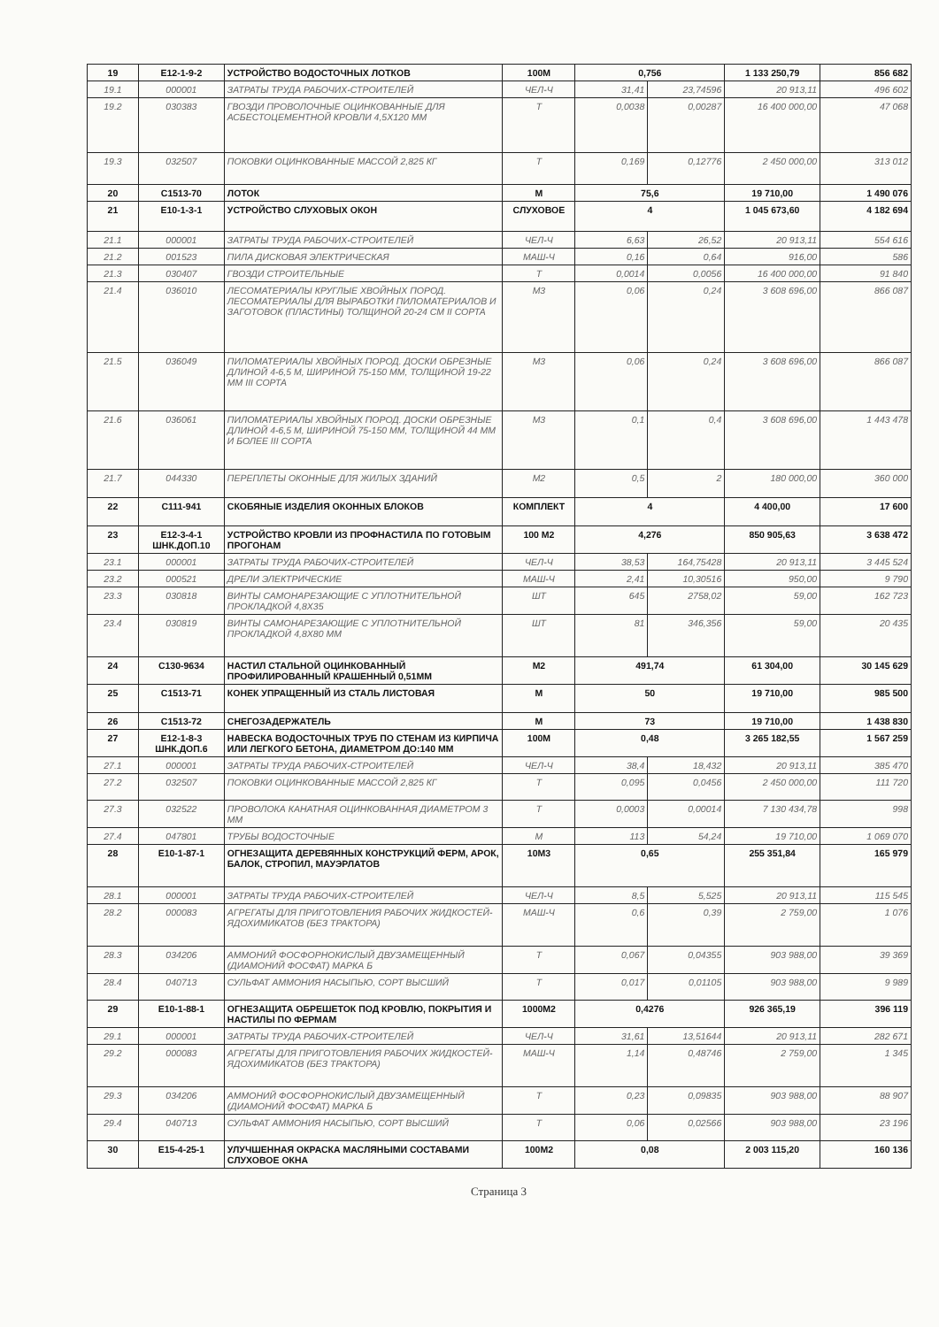| 19 | Е12-1-9-2 | УСТРОЙСТВО ВОДОСТОЧНЫХ ЛОТКОВ | 100М | 0,756 | | 1 133 250,79 | 856 682 |
| 19.1 | 000001 | ЗАТРАТЫ ТРУДА РАБОЧИХ-СТРОИТЕЛЕЙ | ЧЕЛ-Ч | 31,41 | 23,74596 | 20 913,11 | 496 602 |
| 19.2 | 030383 | ГВОЗДИ ПРОВОЛОЧНЫЕ ОЦИНКОВАННЫЕ ДЛЯ АСБЕСТОЦЕМЕНТНОЙ КРОВЛИ 4,5Х120 ММ | Т | 0,0038 | 0,00287 | 16 400 000,00 | 47 068 |
| 19.3 | 032507 | ПОКОВКИ ОЦИНКОВАННЫЕ МАССОЙ 2,825 КГ | Т | 0,169 | 0,12776 | 2 450 000,00 | 313 012 |
| 20 | С1513-70 | ЛОТОК | М | 75,6 | | 19 710,00 | 1 490 076 |
| 21 | Е10-1-3-1 | УСТРОЙСТВО СЛУХОВЫХ ОКОН | СЛУХОВОЕ | 4 | | 1 045 673,60 | 4 182 694 |
| 21.1 | 000001 | ЗАТРАТЫ ТРУДА РАБОЧИХ-СТРОИТЕЛЕЙ | ЧЕЛ-Ч | 6,63 | 26,52 | 20 913,11 | 554 616 |
| 21.2 | 001523 | ПИЛА ДИСКОВАЯ ЭЛЕКТРИЧЕСКАЯ | МАШ-Ч | 0,16 | 0,64 | 916,00 | 586 |
| 21.3 | 030407 | ГВОЗДИ СТРОИТЕЛЬНЫЕ | Т | 0,0014 | 0,0056 | 16 400 000,00 | 91 840 |
| 21.4 | 036010 | ЛЕСОМАТЕРИАЛЫ КРУГЛЫЕ ХВОЙНЫХ ПОРОД. ЛЕСОМАТЕРИАЛЫ ДЛЯ ВЫРАБОТКИ ПИЛОМАТЕРИАЛОВ И ЗАГОТОВОК (ПЛАСТИНЫ) ТОЛЩИНОЙ 20-24 СМ II СОРТА | М3 | 0,06 | 0,24 | 3 608 696,00 | 866 087 |
| 21.5 | 036049 | ПИЛОМАТЕРИАЛЫ ХВОЙНЫХ ПОРОД. ДОСКИ ОБРЕЗНЫЕ ДЛИНОЙ 4-6,5 М, ШИРИНОЙ 75-150 ММ, ТОЛЩИНОЙ 19-22 ММ III СОРТА | М3 | 0,06 | 0,24 | 3 608 696,00 | 866 087 |
| 21.6 | 036061 | ПИЛОМАТЕРИАЛЫ ХВОЙНЫХ ПОРОД. ДОСКИ ОБРЕЗНЫЕ ДЛИНОЙ 4-6,5 М, ШИРИНОЙ 75-150 ММ, ТОЛЩИНОЙ 44 ММ И БОЛЕЕ III СОРТА | М3 | 0,1 | 0,4 | 3 608 696,00 | 1 443 478 |
| 21.7 | 044330 | ПЕРЕПЛЕТЫ ОКОННЫЕ ДЛЯ ЖИЛЫХ ЗДАНИЙ | М2 | 0,5 | 2 | 180 000,00 | 360 000 |
| 22 | С111-941 | СКОБЯНЫЕ ИЗДЕЛИЯ ОКОННЫХ БЛОКОВ | КОМПЛЕКТ | 4 | | 4 400,00 | 17 600 |
| 23 | Е12-3-4-1 ШНК.ДОП.10 | УСТРОЙСТВО КРОВЛИ ИЗ ПРОФНАСТИЛА ПО ГОТОВЫМ ПРОГОНАМ | 100 М2 | 4,276 | | 850 905,63 | 3 638 472 |
| 23.1 | 000001 | ЗАТРАТЫ ТРУДА РАБОЧИХ-СТРОИТЕЛЕЙ | ЧЕЛ-Ч | 38,53 | 164,75428 | 20 913,11 | 3 445 524 |
| 23.2 | 000521 | ДРЕЛИ ЭЛЕКТРИЧЕСКИЕ | МАШ-Ч | 2,41 | 10,30516 | 950,00 | 9 790 |
| 23.3 | 030818 | ВИНТЫ САМОНАРЕЗАЮЩИЕ С УПЛОТНИТЕЛЬНОЙ ПРОКЛАДКОЙ 4,8Х35 | ШТ | 645 | 2758,02 | 59,00 | 162 723 |
| 23.4 | 030819 | ВИНТЫ САМОНАРЕЗАЮЩИЕ С УПЛОТНИТЕЛЬНОЙ ПРОКЛАДКОЙ 4,8Х80 ММ | ШТ | 81 | 346,356 | 59,00 | 20 435 |
| 24 | С130-9634 | НАСТИЛ СТАЛЬНОЙ ОЦИНКОВАННЫЙ ПРОФИЛИРОВАННЫЙ КРАШЕННЫЙ 0,51ММ | М2 | 491,74 | | 61 304,00 | 30 145 629 |
| 25 | С1513-71 | КОНЕК УПРАЩЕННЫЙ ИЗ СТАЛЬ ЛИСТОВАЯ | М | 50 | | 19 710,00 | 985 500 |
| 26 | С1513-72 | СНЕГОЗАДЕРЖАТЕЛЬ | М | 73 | | 19 710,00 | 1 438 830 |
| 27 | Е12-1-8-3 ШНК.ДОП.6 | НАВЕСКА ВОДОСТОЧНЫХ ТРУБ ПО СТЕНАМ ИЗ КИРПИЧА ИЛИ ЛЕГКОГО БЕТОНА, ДИАМЕТРОМ ДО:140 ММ | 100М | 0,48 | | 3 265 182,55 | 1 567 259 |
| 27.1 | 000001 | ЗАТРАТЫ ТРУДА РАБОЧИХ-СТРОИТЕЛЕЙ | ЧЕЛ-Ч | 38,4 | 18,432 | 20 913,11 | 385 470 |
| 27.2 | 032507 | ПОКОВКИ ОЦИНКОВАННЫЕ МАССОЙ 2,825 КГ | Т | 0,095 | 0,0456 | 2 450 000,00 | 111 720 |
| 27.3 | 032522 | ПРОВОЛОКА КАНАТНАЯ ОЦИНКОВАННАЯ ДИАМЕТРОМ 3 ММ | Т | 0,0003 | 0,00014 | 7 130 434,78 | 998 |
| 27.4 | 047801 | ТРУБЫ ВОДОСТОЧНЫЕ | М | 113 | 54,24 | 19 710,00 | 1 069 070 |
| 28 | Е10-1-87-1 | ОГНЕЗАЩИТА ДЕРЕВЯННЫХ КОНСТРУКЦИЙ ФЕРМ, АРОК, БАЛОК, СТРОПИЛ, МАУЭРЛАТОВ | 10М3 | 0,65 | | 255 351,84 | 165 979 |
| 28.1 | 000001 | ЗАТРАТЫ ТРУДА РАБОЧИХ-СТРОИТЕЛЕЙ | ЧЕЛ-Ч | 8,5 | 5,525 | 20 913,11 | 115 545 |
| 28.2 | 000083 | АГРЕГАТЫ ДЛЯ ПРИГОТОВЛЕНИЯ РАБОЧИХ ЖИДКОСТЕЙ-ЯДОХИМИКАТОВ (БЕЗ ТРАКТОРА) | МАШ-Ч | 0,6 | 0,39 | 2 759,00 | 1 076 |
| 28.3 | 034206 | АММОНИЙ ФОСФОРНОКИСЛЫЙ ДВУЗАМЕЩЕННЫЙ (ДИАМОНИЙ ФОСФАТ) МАРКА Б | Т | 0,067 | 0,04355 | 903 988,00 | 39 369 |
| 28.4 | 040713 | СУЛЬФАТ АММОНИЯ НАСЫПЬЮ, СОРТ ВЫСШИЙ | Т | 0,017 | 0,01105 | 903 988,00 | 9 989 |
| 29 | Е10-1-88-1 | ОГНЕЗАЩИТА ОБРЕШЕТОК ПОД КРОВЛЮ, ПОКРЫТИЯ И НАСТИЛЫ ПО ФЕРМАМ | 1000М2 | 0,4276 | | 926 365,19 | 396 119 |
| 29.1 | 000001 | ЗАТРАТЫ ТРУДА РАБОЧИХ-СТРОИТЕЛЕЙ | ЧЕЛ-Ч | 31,61 | 13,51644 | 20 913,11 | 282 671 |
| 29.2 | 000083 | АГРЕГАТЫ ДЛЯ ПРИГОТОВЛЕНИЯ РАБОЧИХ ЖИДКОСТЕЙ-ЯДОХИМИКАТОВ (БЕЗ ТРАКТОРА) | МАШ-Ч | 1,14 | 0,48746 | 2 759,00 | 1 345 |
| 29.3 | 034206 | АММОНИЙ ФОСФОРНОКИСЛЫЙ ДВУЗАМЕЩЕННЫЙ (ДИАМОНИЙ ФОСФАТ) МАРКА Б | Т | 0,23 | 0,09835 | 903 988,00 | 88 907 |
| 29.4 | 040713 | СУЛЬФАТ АММОНИЯ НАСЫПЬЮ, СОРТ ВЫСШИЙ | Т | 0,06 | 0,02566 | 903 988,00 | 23 196 |
| 30 | Е15-4-25-1 | УЛУЧШЕННАЯ ОКРАСКА МАСЛЯНЫМИ СОСТАВАМИ СЛУХОВОЕ ОКНА | 100М2 | 0,08 | | 2 003 115,20 | 160 136 |
Страница 3